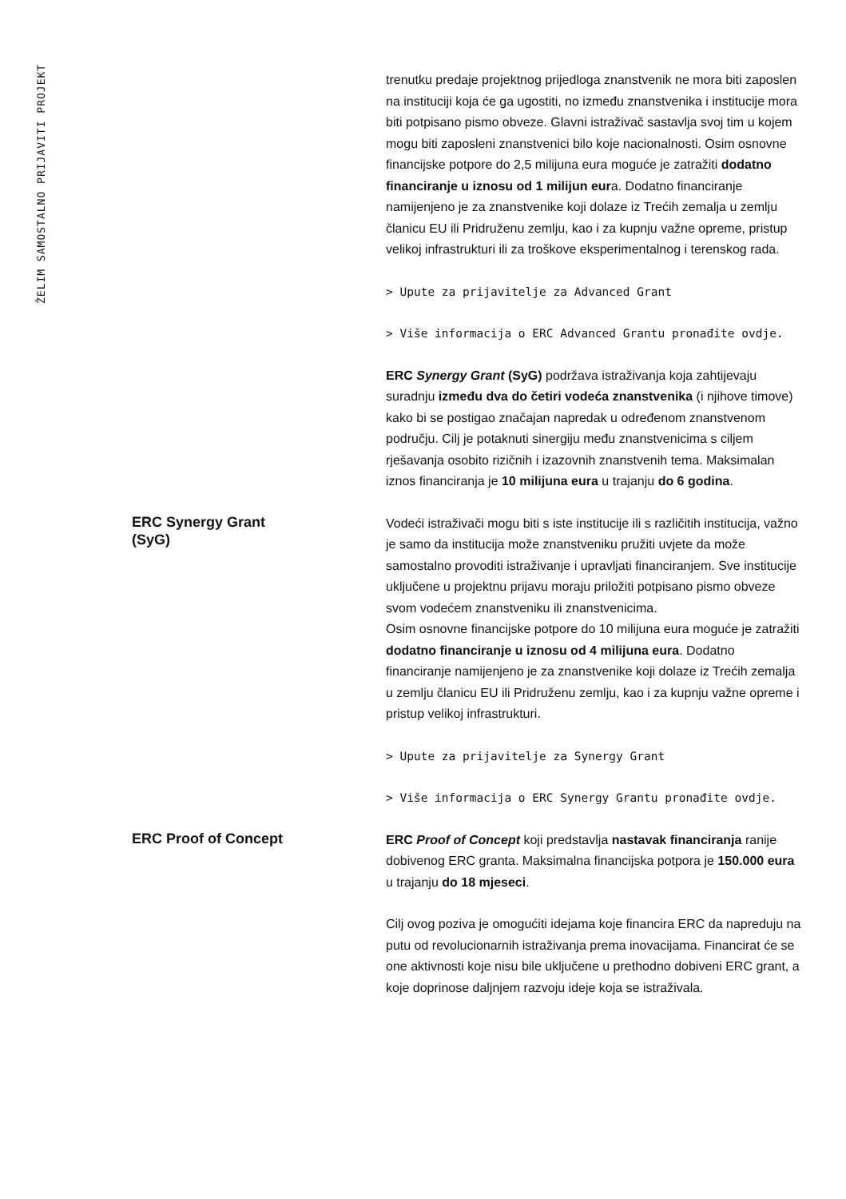ŽELIM SAMOSTALNO PRIJAVITI PROJEKT
trenutku predaje projektnog prijedloga znanstvenik ne mora biti zaposlen na instituciji koja će ga ugostiti, no između znanstvenika i institucije mora biti potpisano pismo obveze. Glavni istraživač sastavlja svoj tim u kojem mogu biti zaposleni znanstvenici bilo koje nacionalnosti. Osim osnovne financijske potpore do 2,5 milijuna eura moguće je zatražiti dodatno financiranje u iznosu od 1 milijun eura. Dodatno financiranje namijenjeno je za znanstvenike koji dolaze iz Trećih zemalja u zemlju članicu EU ili Pridruženu zemlju, kao i za kupnju važne opreme, pristup velikoj infrastrukturi ili za troškove eksperimentalnog i terenskog rada.
> Upute za prijavitelje za Advanced Grant
> Više informacija o ERC Advanced Grantu pronađite ovdje.
ERC Synergy Grant (SyG) podržava istraživanja koja zahtijevaju suradnju između dva do četiri vodeća znanstvenika (i njihove timove) kako bi se postigao značajan napredak u određenom znanstvenom području. Cilj je potaknuti sinergiju među znanstvenicima s ciljem rješavanja osobito rizičnih i izazovnih znanstvenih tema. Maksimalan iznos financiranja je 10 milijuna eura u trajanju do 6 godina.
ERC Synergy Grant
(SyG)
Vodeći istraživači mogu biti s iste institucije ili s različitih institucija, važno je samo da institucija može znanstveniku pružiti uvjete da može samostalno provoditi istraživanje i upravljati financiranjem. Sve institucije uključene u projektnu prijavu moraju priložiti potpisano pismo obveze svom vodećem znanstveniku ili znanstvenicima.
Osim osnovne financijske potpore do 10 milijuna eura moguće je zatražiti dodatno financiranje u iznosu od 4 milijuna eura. Dodatno financiranje namijenjeno je za znanstvenike koji dolaze iz Trećih zemalja u zemlju članicu EU ili Pridruženu zemlju, kao i za kupnju važne opreme i pristup velikoj infrastrukturi.
> Upute za prijavitelje za Synergy Grant
> Više informacija o ERC Synergy Grantu pronađite ovdje.
ERC Proof of Concept
ERC Proof of Concept koji predstavlja nastavak financiranja ranije dobivenog ERC granta. Maksimalna financijska potpora je 150.000 eura u trajanju do 18 mjeseci.
Cilj ovog poziva je omogućiti idejama koje financira ERC da napreduju na putu od revolucionarnih istraživanja prema inovacijama. Financirat će se one aktivnosti koje nisu bile uključene u prethodno dobiveni ERC grant, a koje doprinose daljnjem razvoju ideje koja se istraživala.